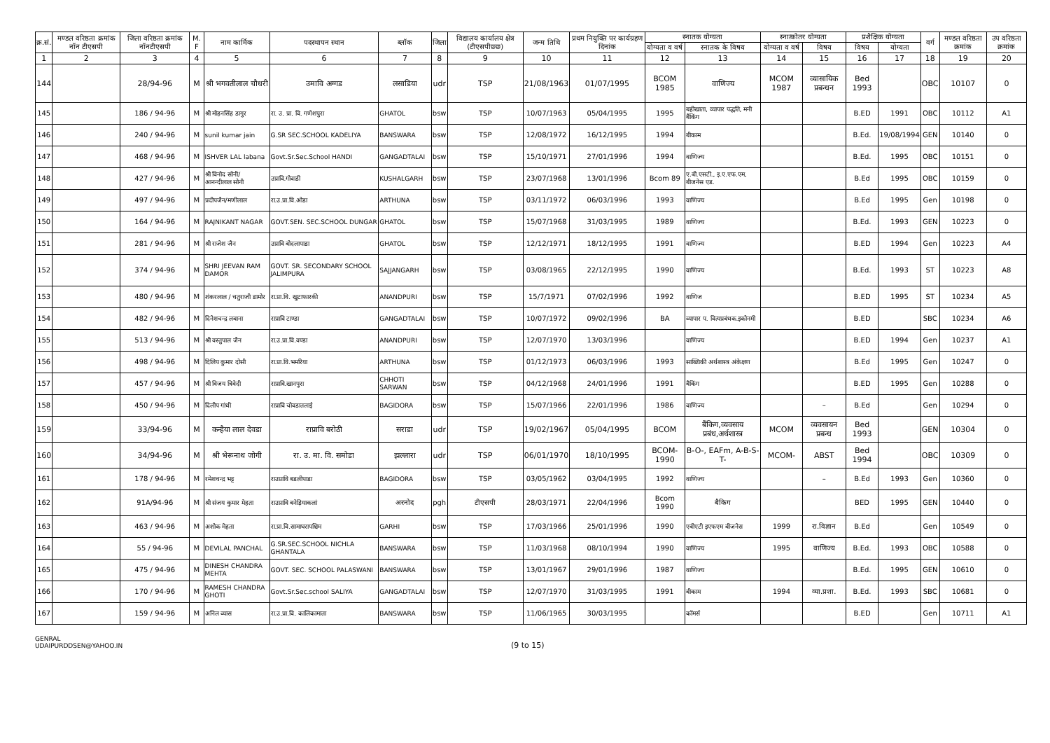| क्र.सं. | मण्डल वरिष्ठता क्रमांक नॉन टीएसपी | जिला वरिष्ठता क्रमांक नॉनटीएसपी | M. F | नाम कार्मिक | पदस्थापन स्थान | ब्लॉक | जिला | विद्यालय कार्यालय क्षेत्र (टीएसपीछ्छ) | जन्म तिथि | प्रथम नियुक्ति पर कार्यग्रहण दिनांक | स्नातक योग्यता | | स्नात्कोतर योग्यता | | प्रशैक्षिक योग्यता | | वर्ग | मण्डल वरिष्ठता क्रमांक | उप वरिष्ठता क्रमांक |
| --- | --- | --- | --- | --- | --- | --- | --- | --- | --- | --- | --- | --- | --- | --- | --- | --- | --- | --- | --- |
| | | | | | | | | | | | योग्यता व वर्ष | स्नातक के विषय | योग्यता व वर्ष | विषय | विषय | योग्यता | | | |
| 1 | 2 | 3 | 4 | 5 | 6 | 7 | 8 | 9 | 10 | 11 | 12 | 13 | 14 | 15 | 16 | 17 | 18 | 19 | 20 |
| 144 | | 28/94-96 | M | श्री भगवतीलाल चौधरी | उमावि अग्गड | लसाडिया | udr | TSP | 21/08/1963 | 01/07/1995 | BCOM 1985 | वाणिज्य | MCOM 1987 | व्यासायिक प्रबन्धन | Bed 1993 | | OBC | 10107 | 0 |
| 145 | | 186 / 94-96 | M | श्री मोहनसिंह डागुर | रा. उ. प्रा. वि. गणेशपुरा | GHATOL | bsw | TSP | 10/07/1963 | 05/04/1995 | 1995 | बहीखाता, व्यापार पद्धति, मनी बैंकिंग | | | B.ED | 1991 | OBC | 10112 | A1 |
| 146 | | 240 / 94-96 | M | sunil kumar jain | G.SR SEC.SCHOOL KADELIYA | BANSWARA | bsw | TSP | 12/08/1972 | 16/12/1995 | 1994 | बीकाम | | | B.Ed. | 19/08/1994 | GEN | 10140 | 0 |
| 147 | | 468 / 94-96 | M | ISHVER LAL labana | Govt.Sr.Sec.School HANDI | GANGADTALAI | bsw | TSP | 15/10/1971 | 27/01/1996 | 1994 | वाणिज्य | | | B.Ed. | 1995 | OBC | 10151 | 0 |
| 148 | | 427 / 94-96 | M | श्री विनोद सोनी/ आनन्दीलाल सोनी | उप्रावि.गोवाडी | KUSHALGARH | bsw | TSP | 23/07/1968 | 13/01/1996 | Bcom 89 | ए.बी.एसटी., इ.ए.एफ.एम, बीजनेस एड. | | | B.Ed | 1995 | OBC | 10159 | 0 |
| 149 | | 497 / 94-96 | M | प्रदीपजैन/मणीलाल | रा.उ.प्रा.वि.ओडा | ARTHUNA | bsw | TSP | 03/11/1972 | 06/03/1996 | 1993 | वाणिज्य | | | B.Ed | 1995 | Gen | 10198 | 0 |
| 150 | | 164 / 94-96 | M | RAJNIKANT NAGAR | GOVT.SEN. SEC.SCHOOL DUNGAR | GHATOL | bsw | TSP | 15/07/1968 | 31/03/1995 | 1989 | वाणिज्य | | | B.Ed. | 1993 | GEN | 10223 | 0 |
| 151 | | 281 / 94-96 | M | श्री राजेश जैन | उप्रावि बोदलापाडा | GHATOL | bsw | TSP | 12/12/1971 | 18/12/1995 | 1991 | वाणिज्य | | | B.ED | 1994 | Gen | 10223 | A4 |
| 152 | | 374 / 94-96 | M | SHRI JEEVAN RAM DAMOR | GOVT. SR. SECONDARY SCHOOL JALIMPURA | SAJJANGARH | bsw | TSP | 03/08/1965 | 22/12/1995 | 1990 | वाणिज्य | | | B.Ed. | 1993 | ST | 10223 | A8 |
| 153 | | 480 / 94-96 | M | शंकरलाल / चतुराजी डामोर | रा.प्रा.वि. खुटाफारकी | ANANDPURI | bsw | TSP | 15/7/1971 | 07/02/1996 | 1992 | वाणिज | | | B.ED | 1995 | ST | 10234 | A5 |
| 154 | | 482 / 94-96 | M | दिनेशचन्द्र लबाना | राप्रावि टाण्डा | GANGADTALAI | bsw | TSP | 10/07/1972 | 09/02/1996 | BA | व्यापार प. वित्यप्रबंधक.इकोनमी | | | B.ED | | SBC | 10234 | A6 |
| 155 | | 513 / 94-96 | M | श्री वस्तुपाल जैन | रा.उ.प्रा.वि.वण्डा | ANANDPURI | bsw | TSP | 12/07/1970 | 13/03/1996 | | वाणिज्य | | | B.ED | 1994 | Gen | 10237 | A1 |
| 156 | | 498 / 94-96 | M | दिलिप कुमार दोसी | रा.प्रा.वि.भमरिया | ARTHUNA | bsw | TSP | 01/12/1973 | 06/03/1996 | 1993 | साख्यिकी अर्थशास्त्र अंकेक्षण | | | B.Ed | 1995 | Gen | 10247 | 0 |
| 157 | | 457 / 94-96 | M | श्री विजय त्रिवेदी | राप्रावि.खानपुरा | CHHOTI SARWAN | bsw | TSP | 04/12/1968 | 24/01/1996 | 1991 | बैकिंग | | | B.ED | 1995 | Gen | 10288 | 0 |
| 158 | | 450 / 94-96 | M | दिलीप गांधी | राप्रावि चोवडातलाई | BAGIDORA | bsw | TSP | 15/07/1966 | 22/01/1996 | 1986 | वाणिज्य | | – | B.Ed | | Gen | 10294 | 0 |
| 159 | | 33/94-96 | M | कन्हैया लाल देवडा | राप्रावि बरोठी | सराडा | udr | TSP | 19/02/1967 | 05/04/1995 | BCOM | बैंकिग,व्यवसाय प्रबंध,अर्थशास्त्र | MCOM | व्यवसायन प्रबन्ध | Bed 1993 | | GEN | 10304 | 0 |
| 160 | | 34/94-96 | M | श्री भेरूनाथ जोगी | रा. उ. मा. वि. समोडा | झल्लारा | udr | TSP | 06/01/1970 | 18/10/1995 | BCOM-1990 | B-O-, EAFm, A-B-S-T- | MCOM- | ABST | Bed 1994 | | OBC | 10309 | 0 |
| 161 | | 178 / 94-96 | M | रमेशचन्द्र भट्ट | राउप्रावि बडलीपाडा | BAGIDORA | bsw | TSP | 03/05/1962 | 03/04/1995 | 1992 | वाणिज्य | | – | B.Ed | 1993 | Gen | 10360 | 0 |
| 162 | | 91A/94-96 | M | श्री संजय कुमार मेहता | राउप्रावि बनेड़ियाकलां | अरनोद | pgh | टीएसपी | 28/03/1971 | 22/04/1996 | Bcom 1990 | बैकिग | | | BED | 1995 | GEN | 10440 | 0 |
| 163 | | 463 / 94-96 | M | अशोक मेहता | रा.प्रा.वि.सामाघरापश्चिम | GARHI | bsw | TSP | 17/03/1966 | 25/01/1996 | 1990 | एबीएटी इएफएम बीजनेस | 1999 | रा.विज्ञान | B.Ed | | Gen | 10549 | 0 |
| 164 | | 55 / 94-96 | M | DEVILAL PANCHAL | G.SR.SEC.SCHOOL NICHLA GHANTALA | BANSWARA | bsw | TSP | 11/03/1968 | 08/10/1994 | 1990 | वाणिज्य | 1995 | वाणिज्य | B.Ed. | 1993 | OBC | 10588 | 0 |
| 165 | | 475 / 94-96 | M | DINESH CHANDRA MEHTA | GOVT. SEC. SCHOOL PALASWANI | BANSWARA | bsw | TSP | 13/01/1967 | 29/01/1996 | 1987 | वाणिज्य | | | B.Ed. | 1995 | GEN | 10610 | 0 |
| 166 | | 170 / 94-96 | M | RAMESH CHANDRA GHOTI | Govt.Sr.Sec.school SALIYA | GANGADTALAI | bsw | TSP | 12/07/1970 | 31/03/1995 | 1991 | बीकाम | 1994 | व्या.प्रशा. | B.Ed. | 1993 | SBC | 10681 | 0 |
| 167 | | 159 / 94-96 | M | अनिल व्यास | रा.उ.प्रा.वि. कालिकामाता | BANSWARA | bsw | TSP | 11/06/1965 | 30/03/1995 | | कॉमर्स | | | B.ED | | Gen | 10711 | A1 |
GENRAL
UDAIPURDDSEN@YAHOO.IN
(9 to 15)